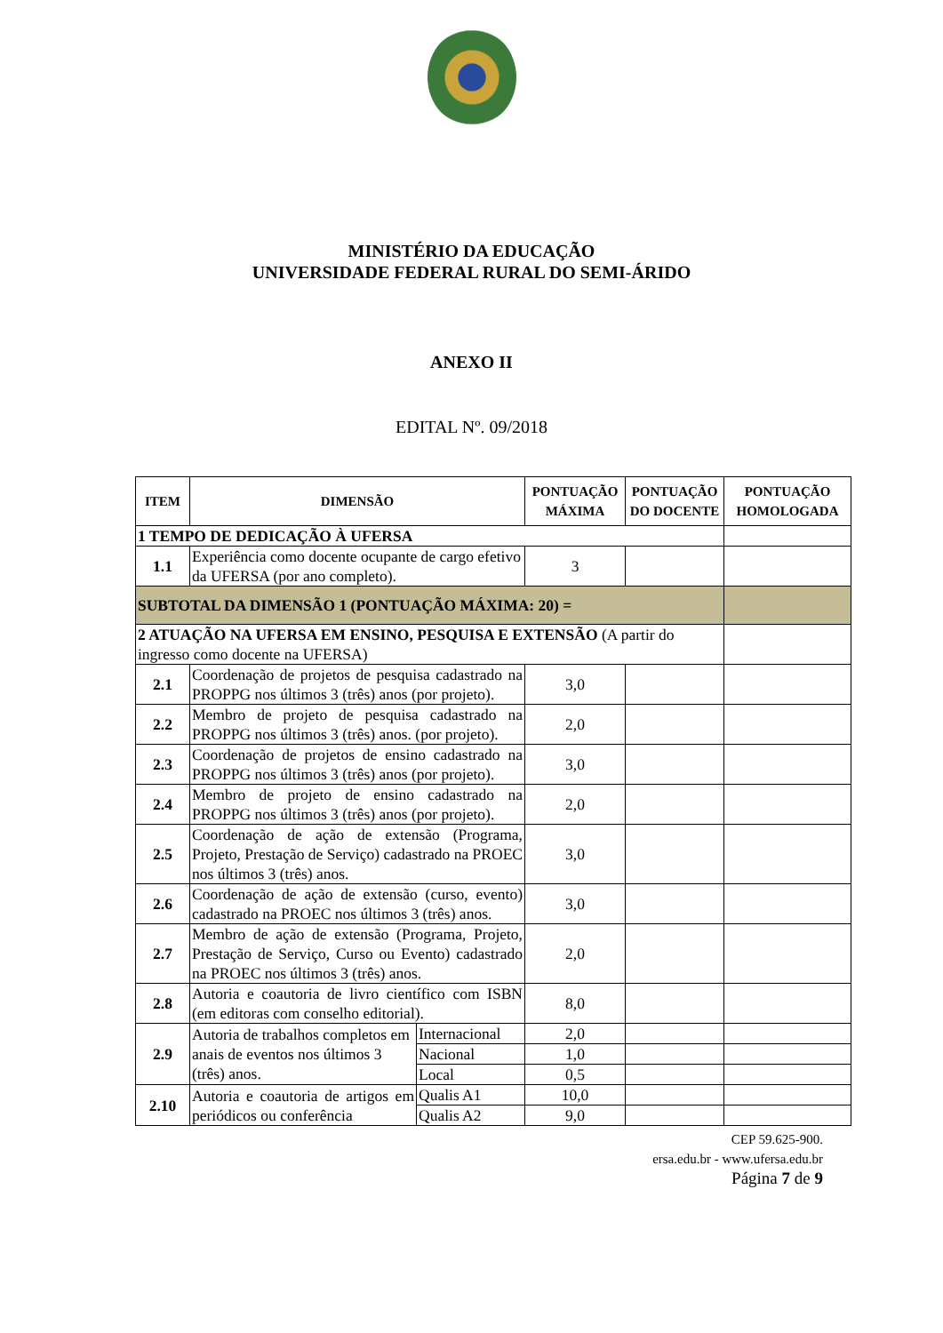MINISTÉRIO DA EDUCAÇÃO
UNIVERSIDADE FEDERAL RURAL DO SEMI-ÁRIDO
ANEXO II
EDITAL Nº. 09/2018
| ITEM | DIMENSÃO | | PONTUAÇÃO MÁXIMA | PONTUAÇÃO DO DOCENTE | PONTUAÇÃO HOMOLOGADA |
| --- | --- | --- | --- | --- | --- |
| 1 TEMPO DE DEDICAÇÃO À UFERSA | | | | | |
| 1.1 | Experiência como docente ocupante de cargo efetivo da UFERSA (por ano completo). | | 3 | | |
| SUBTOTAL DA DIMENSÃO 1 (PONTUAÇÃO MÁXIMA: 20) = | | | | | |
| 2 ATUAÇÃO NA UFERSA EM ENSINO, PESQUISA E EXTENSÃO (A partir do ingresso como docente na UFERSA) | | | | | |
| 2.1 | Coordenação de projetos de pesquisa cadastrado na PROPPG nos últimos 3 (três) anos (por projeto). | | 3,0 | | |
| 2.2 | Membro de projeto de pesquisa cadastrado na PROPPG nos últimos 3 (três) anos. (por projeto). | | 2,0 | | |
| 2.3 | Coordenação de projetos de ensino cadastrado na PROPPG nos últimos 3 (três) anos (por projeto). | | 3,0 | | |
| 2.4 | Membro de projeto de ensino cadastrado na PROPPG nos últimos 3 (três) anos (por projeto). | | 2,0 | | |
| 2.5 | Coordenação de ação de extensão (Programa, Projeto, Prestação de Serviço) cadastrado na PROEC nos últimos 3 (três) anos. | | 3,0 | | |
| 2.6 | Coordenação de ação de extensão (curso, evento) cadastrado na PROEC nos últimos 3 (três) anos. | | 3,0 | | |
| 2.7 | Membro de ação de extensão (Programa, Projeto, Prestação de Serviço, Curso ou Evento) cadastrado na PROEC nos últimos 3 (três) anos. | | 2,0 | | |
| 2.8 | Autoria e coautoria de livro científico com ISBN (em editoras com conselho editorial). | | 8,0 | | |
| 2.9 | Autoria de trabalhos completos em anais de eventos nos últimos 3 (três) anos. | Internacional | 2,0 | | |
| | | Nacional | 1,0 | | |
| | | Local | 0,5 | | |
| 2.10 | Autoria e coautoria de artigos em periódicos ou conferência | Qualis A1 | 10,0 | | |
| | | Qualis A2 | 9,0 | | |
CEP 59.625-900.
ersa.edu.br - www.ufersa.edu.br
Página 7 de 9